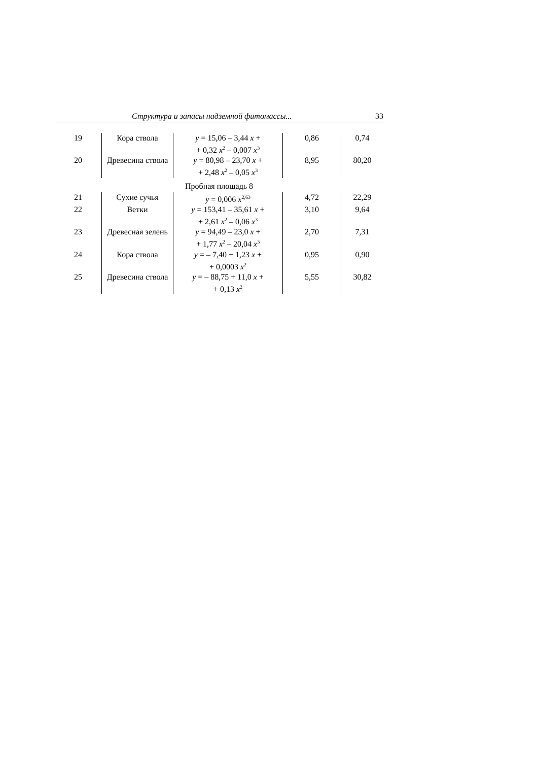Структура и запасы надземной фитомассы... 33
| 19 | Кора ствола | y = 15,06 – 3,44 x + + 0,32 x<sup>2</sup> – 0,007 x<sup>3</sup> | 0,86 | 0,74 |
| 20 | Древесина ствола | y = 80,98 – 23,70 x + + 2,48 x<sup>2</sup> – 0,05 x<sup>3</sup> | 8,95 | 80,20 |
| Пробная площадь 8 | | | | |
| 21 | Сухие сучья | y = 0,006 x<sup>2,63</sup> | 4,72 | 22,29 |
| 22 | Ветки | y = 153,41 – 35,61 x + + 2,61 x<sup>2</sup> – 0,06 x<sup>3</sup> | 3,10 | 9,64 |
| 23 | Древесная зелень | y = 94,49 – 23,0 x + + 1,77 x<sup>2</sup> – 20,04 x<sup>3</sup> | 2,70 | 7,31 |
| 24 | Кора ствола | y = – 7,40 + 1,23 x + + 0,0003 x<sup>2</sup> | 0,95 | 0,90 |
| 25 | Древесина ствола | y = – 88,75 + 11,0 x + + 0,13 x<sup>2</sup> | 5,55 | 30,82 |